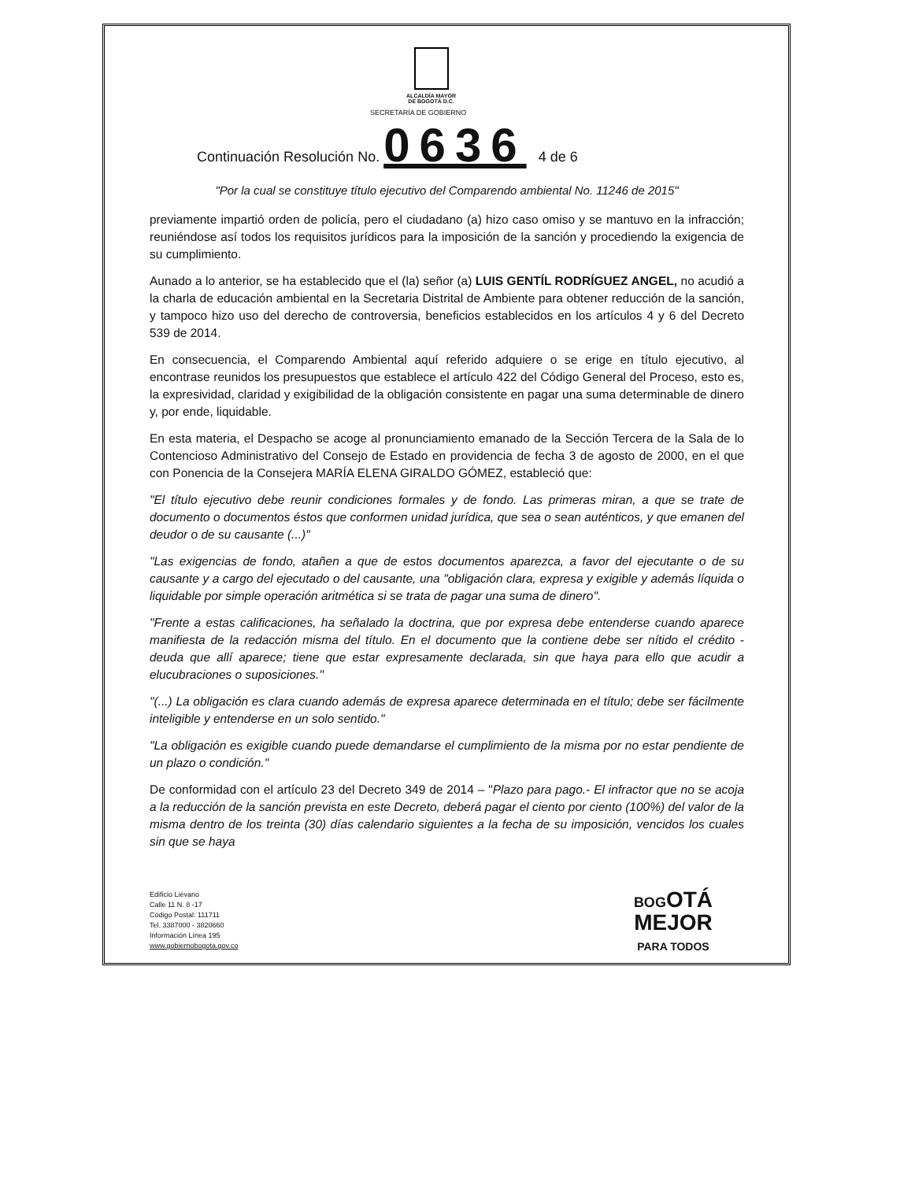ALCALDÍA MAYOR
DE BOGOTÁ D.C.
SECRETARÍA DE GOBIERNO
Continuación Resolución No. 0636 4 de 6
"Por la cual se constituye título ejecutivo del Comparendo ambiental No. 11246 de 2015"
previamente impartió orden de policía, pero el ciudadano (a) hizo caso omiso y se mantuvo en la infracción; reuniéndose así todos los requisitos jurídicos para la imposición de la sanción y procediendo la exigencia de su cumplimiento.
Aunado a lo anterior, se ha establecido que el (la) señor (a) LUIS GENTÍL RODRÍGUEZ ANGEL, no acudió a la charla de educación ambiental en la Secretaria Distrital de Ambiente para obtener reducción de la sanción, y tampoco hizo uso del derecho de controversia, beneficios establecidos en los artículos 4 y 6 del Decreto 539 de 2014.
En consecuencia, el Comparendo Ambiental aquí referido adquiere o se erige en título ejecutivo, al encontrase reunidos los presupuestos que establece el artículo 422 del Código General del Proceso, esto es, la expresividad, claridad y exigibilidad de la obligación consistente en pagar una suma determinable de dinero y, por ende, liquidable.
En esta materia, el Despacho se acoge al pronunciamiento emanado de la Sección Tercera de la Sala de lo Contencioso Administrativo del Consejo de Estado en providencia de fecha 3 de agosto de 2000, en el que con Ponencia de la Consejera MARÍA ELENA GIRALDO GÓMEZ, estableció que:
"El título ejecutivo debe reunir condiciones formales y de fondo. Las primeras miran, a que se trate de documento o documentos éstos que conformen unidad jurídica, que sea o sean auténticos, y que emanen del deudor o de su causante (...)"
"Las exigencias de fondo, atañen a que de estos documentos aparezca, a favor del ejecutante o de su causante y a cargo del ejecutado o del causante, una "obligación clara, expresa y exigible y además líquida o liquidable por simple operación aritmética si se trata de pagar una suma de dinero".
"Frente a estas calificaciones, ha señalado la doctrina, que por expresa debe entenderse cuando aparece manifiesta de la redacción misma del título. En el documento que la contiene debe ser nítido el crédito - deuda que allí aparece; tiene que estar expresamente declarada, sin que haya para ello que acudir a elucubraciones o suposiciones."
"(...) La obligación es clara cuando además de expresa aparece determinada en el título; debe ser fácilmente inteligible y entenderse en un solo sentido."
"La obligación es exigible cuando puede demandarse el cumplimiento de la misma por no estar pendiente de un plazo o condición."
De conformidad con el artículo 23 del Decreto 349 de 2014 – "Plazo para pago.- El infractor que no se acoja a la reducción de la sanción prevista en este Decreto, deberá pagar el ciento por ciento (100%) del valor de la misma dentro de los treinta (30) días calendario siguientes a la fecha de su imposición, vencidos los cuales sin que se haya
Edificio Liévano
Calle 11 N. 8 -17
Código Postal: 111711
Tel. 3387000 - 3820660
Información Línea 195
www.gobiernobogota.gov.co
BOGOTÁ
MEJOR
PARA TODOS